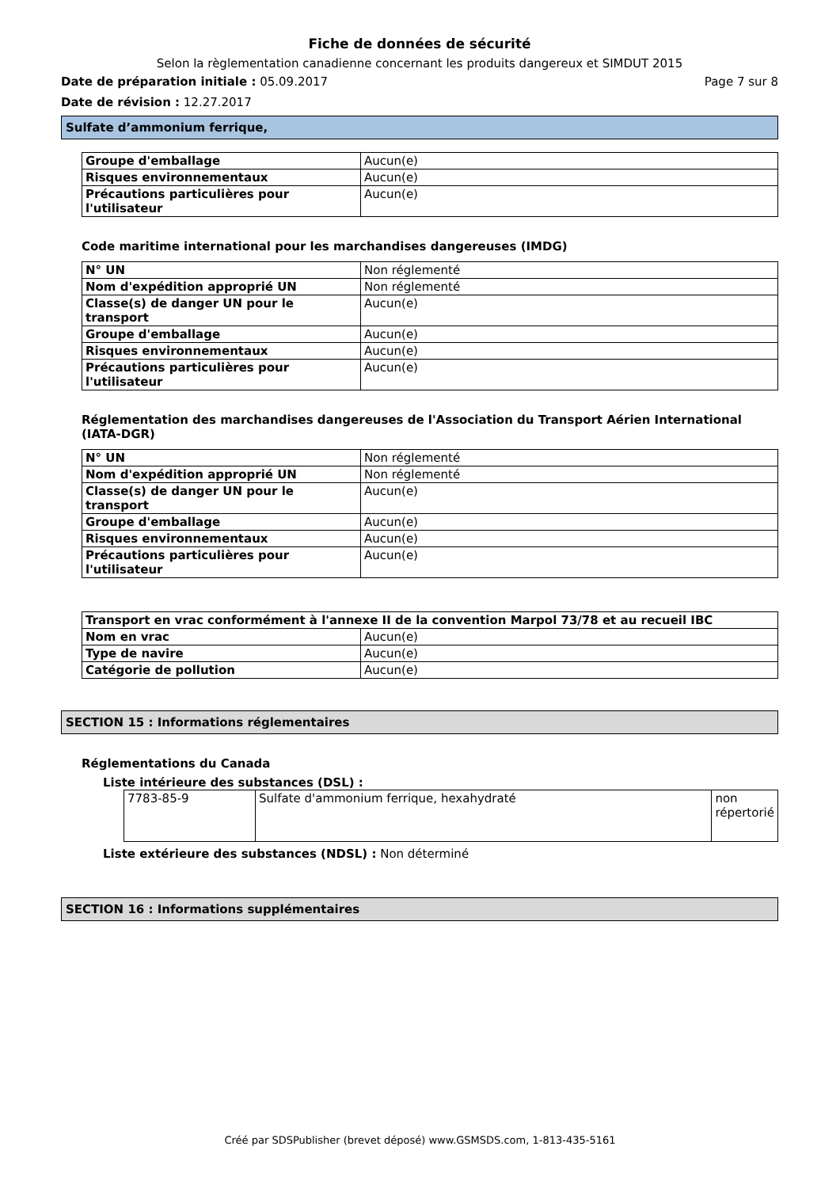Fiche de données de sécurité
Selon la règlementation canadienne concernant les produits dangereux et SIMDUT 2015
Date de préparation initiale : 05.09.2017 Page 7 sur 8
Date de révision : 12.27.2017
Sulfate d’ammonium ferrique,
| Groupe d'emballage | Aucun(e) |
| Risques environnementaux | Aucun(e) |
| Précautions particulières pour l'utilisateur | Aucun(e) |
Code maritime international pour les marchandises dangereuses (IMDG)
| N° UN | Non réglementé |
| Nom d'expédition approprié UN | Non réglementé |
| Classe(s) de danger UN pour le transport | Aucun(e) |
| Groupe d'emballage | Aucun(e) |
| Risques environnementaux | Aucun(e) |
| Précautions particulières pour l'utilisateur | Aucun(e) |
Réglementation des marchandises dangereuses de l'Association du Transport Aérien International (IATA-DGR)
| N° UN | Non réglementé |
| Nom d'expédition approprié UN | Non réglementé |
| Classe(s) de danger UN pour le transport | Aucun(e) |
| Groupe d'emballage | Aucun(e) |
| Risques environnementaux | Aucun(e) |
| Précautions particulières pour l'utilisateur | Aucun(e) |
| Transport en vrac conformément à l'annexe II de la convention Marpol 73/78 et au recueil IBC | |
| Nom en vrac | Aucun(e) |
| Type de navire | Aucun(e) |
| Catégorie de pollution | Aucun(e) |
SECTION 15 : Informations réglementaires
Réglementations du Canada
Liste intérieure des substances (DSL) :
| 7783-85-9 | Sulfate d'ammonium ferrique, hexahydraté | non répertorié |
Liste extérieure des substances (NDSL) : Non déterminé
SECTION 16 : Informations supplémentaires
Créé par SDSPublisher (brevet déposé) www.GSMSDS.com, 1-813-435-5161